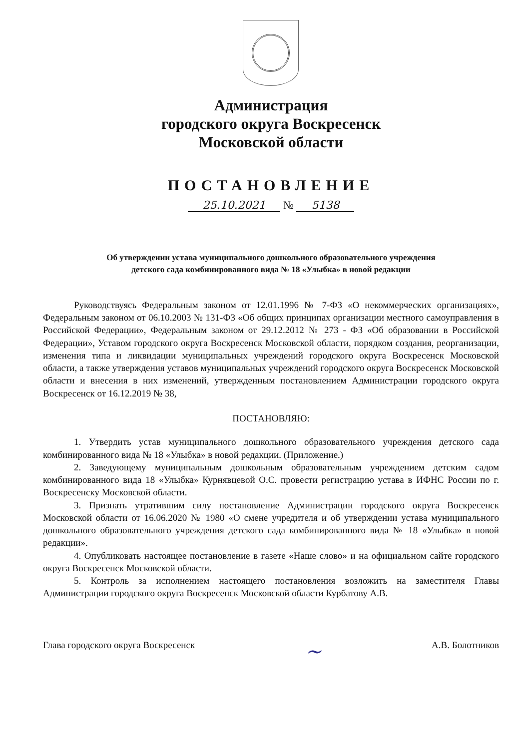Администрация
городского округа Воскресенск
Московской области
ПОСТАНОВЛЕНИЕ
25.10.2021 № 5138
Об утверждении устава муниципального дошкольного образовательного учреждения
детского сада комбинированного вида № 18 «Улыбка» в новой редакции
Руководствуясь Федеральным законом от 12.01.1996 № 7-ФЗ «О некоммерческих организациях», Федеральным законом от 06.10.2003 № 131-ФЗ «Об общих принципах организации местного самоуправления в Российской Федерации», Федеральным законом от 29.12.2012 № 273 - ФЗ «Об образовании в Российской Федерации», Уставом городского округа Воскресенск Московской области, порядком создания, реорганизации, изменения типа и ликвидации муниципальных учреждений городского округа Воскресенск Московской области, а также утверждения уставов муниципальных учреждений городского округа Воскресенск Московской области и внесения в них изменений, утвержденным постановлением Администрации городского округа Воскресенск от 16.12.2019 № 38,
ПОСТАНОВЛЯЮ:
1. Утвердить устав муниципального дошкольного образовательного учреждения детского сада комбинированного вида № 18 «Улыбка» в новой редакции. (Приложение.)
2. Заведующему муниципальным дошкольным образовательным учреждением детским садом комбинированного вида 18 «Улыбка» Курнявцевой О.С. провести регистрацию устава в ИФНС России по г. Воскресенску Московской области.
3. Признать утратившим силу постановление Администрации городского округа Воскресенск Московской области от 16.06.2020 № 1980 «О смене учредителя и об утверждении устава муниципального дошкольного образовательного учреждения детского сада комбинированного вида № 18 «Улыбка» в новой редакции».
4. Опубликовать настоящее постановление в газете «Наше слово» и на официальном сайте городского округа Воскресенск Московской области.
5. Контроль за исполнением настоящего постановления возложить на заместителя Главы Администрации городского округа Воскресенск Московской области Курбатову А.В.
Глава городского округа Воскресенск ~ А.В. Болотников